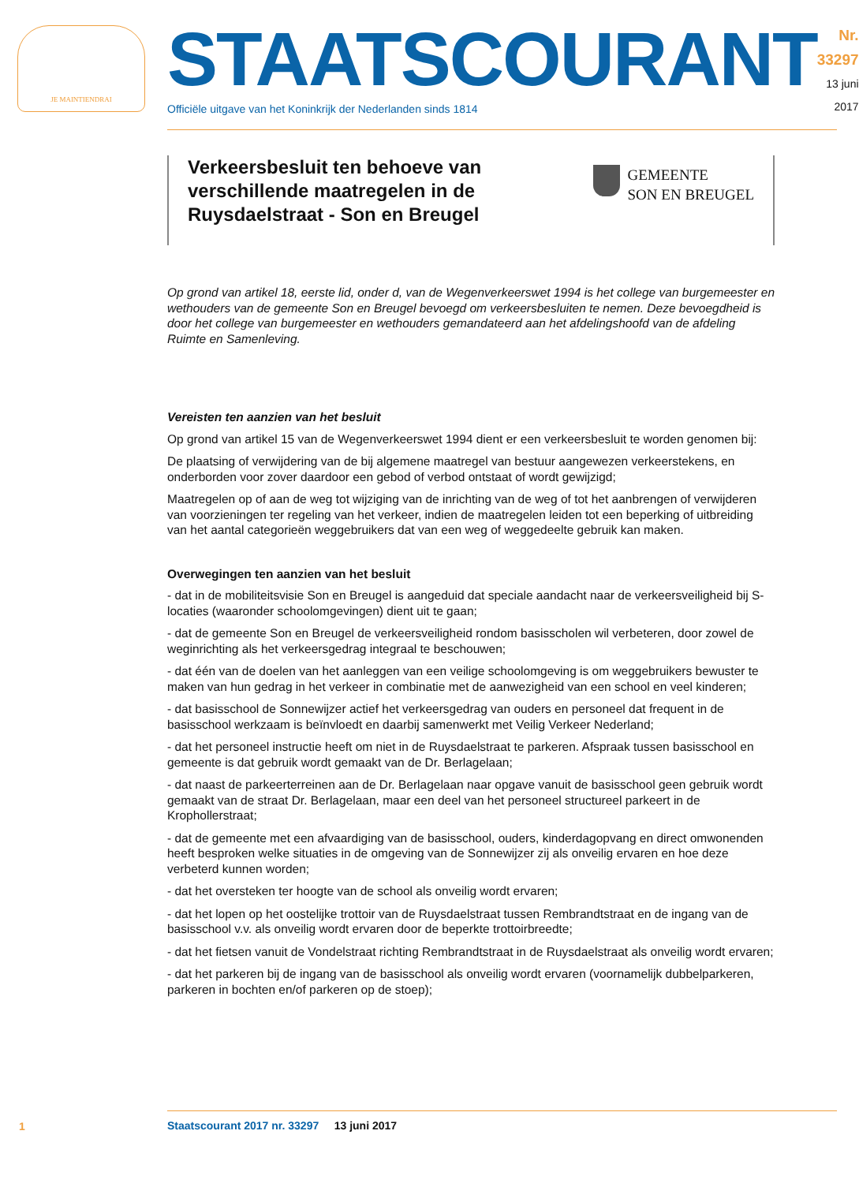JE MAINTIENDRAI
STAATSCOURANT
Officiële uitgave van het Koninkrijk der Nederlanden sinds 1814
Nr. 33297
13 juni
2017
Verkeersbesluit ten behoeve van
verschillende maatregelen in de
Ruysdaelstraat - Son en Breugel
GEMEENTE
SON EN BREUGEL
Op grond van artikel 18, eerste lid, onder d, van de Wegenverkeerswet 1994 is het college van burgemeester en wethouders van de gemeente Son en Breugel bevoegd om verkeersbesluiten te nemen. Deze bevoegdheid is door het college van burgemeester en wethouders gemandateerd aan het afdelingshoofd van de afdeling Ruimte en Samenleving.
Vereisten ten aanzien van het besluit
Op grond van artikel 15 van de Wegenverkeerswet 1994 dient er een verkeersbesluit te worden genomen bij:
De plaatsing of verwijdering van de bij algemene maatregel van bestuur aangewezen verkeerstekens, en onderborden voor zover daardoor een gebod of verbod ontstaat of wordt gewijzigd;
Maatregelen op of aan de weg tot wijziging van de inrichting van de weg of tot het aanbrengen of verwijderen van voorzieningen ter regeling van het verkeer, indien de maatregelen leiden tot een beperking of uitbreiding van het aantal categorieën weggebruikers dat van een weg of weggedeelte gebruik kan maken.
Overwegingen ten aanzien van het besluit
- dat in de mobiliteitsvisie Son en Breugel is aangeduid dat speciale aandacht naar de verkeersveiligheid bij S-locaties (waaronder schoolomgevingen) dient uit te gaan;
- dat de gemeente Son en Breugel de verkeersveiligheid rondom basisscholen wil verbeteren, door zowel de weginrichting als het verkeersgedrag integraal te beschouwen;
- dat één van de doelen van het aanleggen van een veilige schoolomgeving is om weggebruikers bewuster te maken van hun gedrag in het verkeer in combinatie met de aanwezigheid van een school en veel kinderen;
- dat basisschool de Sonnewijzer actief het verkeersgedrag van ouders en personeel dat frequent in de basisschool werkzaam is beïnvloedt en daarbij samenwerkt met Veilig Verkeer Nederland;
- dat het personeel instructie heeft om niet in de Ruysdaelstraat te parkeren. Afspraak tussen basisschool en gemeente is dat gebruik wordt gemaakt van de Dr. Berlagelaan;
- dat naast de parkeerterreinen aan de Dr. Berlagelaan naar opgave vanuit de basisschool geen gebruik wordt gemaakt van de straat Dr. Berlagelaan, maar een deel van het personeel structureel parkeert in de Krophollerstraat;
- dat de gemeente met een afvaardiging van de basisschool, ouders, kinderdagopvang en direct omwonenden heeft besproken welke situaties in de omgeving van de Sonnewijzer zij als onveilig ervaren en hoe deze verbeterd kunnen worden;
- dat het oversteken ter hoogte van de school als onveilig wordt ervaren;
- dat het lopen op het oostelijke trottoir van de Ruysdaelstraat tussen Rembrandtstraat en de ingang van de basisschool v.v. als onveilig wordt ervaren door de beperkte trottoirbreedte;
- dat het fietsen vanuit de Vondelstraat richting Rembrandtstraat in de Ruysdaelstraat als onveilig wordt ervaren;
- dat het parkeren bij de ingang van de basisschool als onveilig wordt ervaren (voornamelijk dubbelparkeren, parkeren in bochten en/of parkeren op de stoep);
1
Staatscourant 2017 nr. 33297 13 juni 2017